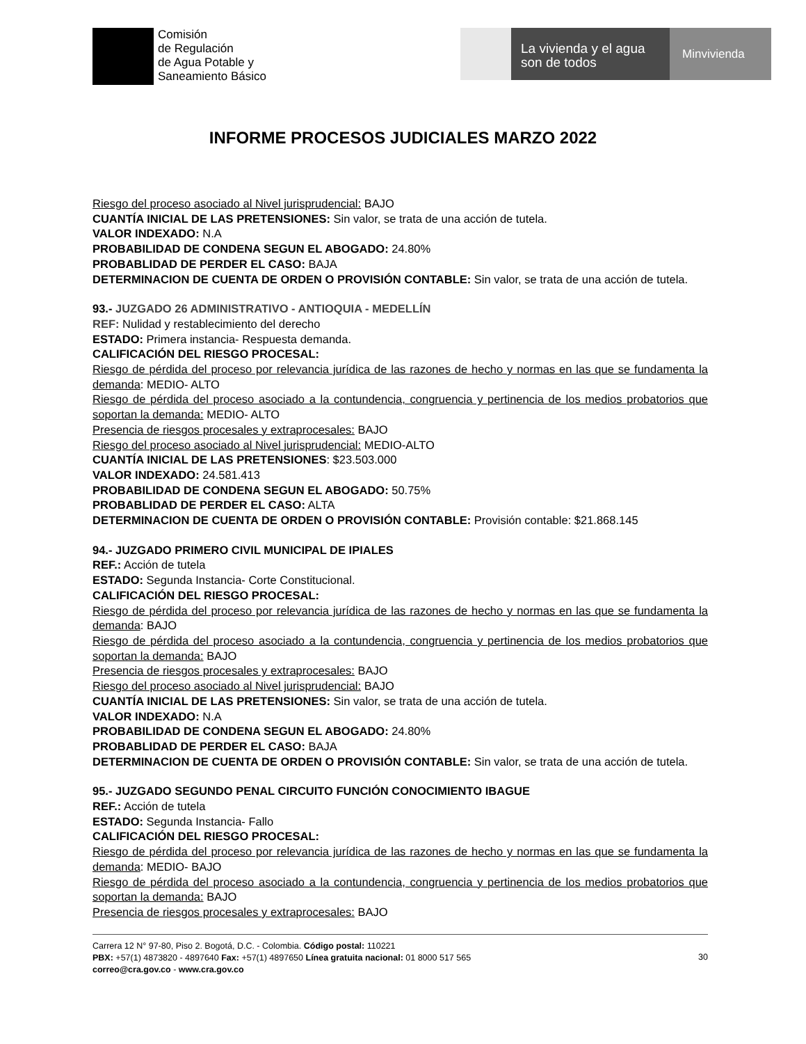Comisión
de Regulación
de Agua Potable y
Saneamiento Básico
La vivienda y el agua
son de todos
Minvivienda
INFORME PROCESOS JUDICIALES MARZO 2022
Riesgo del proceso asociado al Nivel jurisprudencial: BAJO
CUANTÍA INICIAL DE LAS PRETENSIONES: Sin valor, se trata de una acción de tutela.
VALOR INDEXADO: N.A
PROBABILIDAD DE CONDENA SEGUN EL ABOGADO: 24.80%
PROBABLIDAD DE PERDER EL CASO: BAJA
DETERMINACION DE CUENTA DE ORDEN O PROVISIÓN CONTABLE: Sin valor, se trata de una acción de tutela.
93.- JUZGADO 26 ADMINISTRATIVO - ANTIOQUIA - MEDELLÍN
REF: Nulidad y restablecimiento del derecho
ESTADO: Primera instancia- Respuesta demanda.
CALIFICACIÓN DEL RIESGO PROCESAL:
Riesgo de pérdida del proceso por relevancia jurídica de las razones de hecho y normas en las que se fundamenta la demanda: MEDIO- ALTO
Riesgo de pérdida del proceso asociado a la contundencia, congruencia y pertinencia de los medios probatorios que soportan la demanda: MEDIO- ALTO
Presencia de riesgos procesales y extraprocesales: BAJO
Riesgo del proceso asociado al Nivel jurisprudencial: MEDIO-ALTO
CUANTÍA INICIAL DE LAS PRETENSIONES: $23.503.000
VALOR INDEXADO: 24.581.413
PROBABILIDAD DE CONDENA SEGUN EL ABOGADO: 50.75%
PROBABLIDAD DE PERDER EL CASO: ALTA
DETERMINACION DE CUENTA DE ORDEN O PROVISIÓN CONTABLE: Provisión contable: $21.868.145
94.- JUZGADO PRIMERO CIVIL MUNICIPAL DE IPIALES
REF.: Acción de tutela
ESTADO: Segunda Instancia- Corte Constitucional.
CALIFICACIÓN DEL RIESGO PROCESAL:
Riesgo de pérdida del proceso por relevancia jurídica de las razones de hecho y normas en las que se fundamenta la demanda: BAJO
Riesgo de pérdida del proceso asociado a la contundencia, congruencia y pertinencia de los medios probatorios que soportan la demanda: BAJO
Presencia de riesgos procesales y extraprocesales: BAJO
Riesgo del proceso asociado al Nivel jurisprudencial: BAJO
CUANTÍA INICIAL DE LAS PRETENSIONES: Sin valor, se trata de una acción de tutela.
VALOR INDEXADO: N.A
PROBABILIDAD DE CONDENA SEGUN EL ABOGADO: 24.80%
PROBABLIDAD DE PERDER EL CASO: BAJA
DETERMINACION DE CUENTA DE ORDEN O PROVISIÓN CONTABLE: Sin valor, se trata de una acción de tutela.
95.- JUZGADO SEGUNDO PENAL CIRCUITO FUNCIÓN CONOCIMIENTO IBAGUE
REF.: Acción de tutela
ESTADO: Segunda Instancia- Fallo
CALIFICACIÓN DEL RIESGO PROCESAL:
Riesgo de pérdida del proceso por relevancia jurídica de las razones de hecho y normas en las que se fundamenta la demanda: MEDIO- BAJO
Riesgo de pérdida del proceso asociado a la contundencia, congruencia y pertinencia de los medios probatorios que soportan la demanda: BAJO
Presencia de riesgos procesales y extraprocesales: BAJO
Carrera 12 N° 97-80, Piso 2. Bogotá, D.C. - Colombia. Código postal: 110221
PBX: +57(1) 4873820 - 4897640 Fax: +57(1) 4897650 Línea gratuita nacional: 01 8000 517 565
correo@cra.gov.co - www.cra.gov.co
30